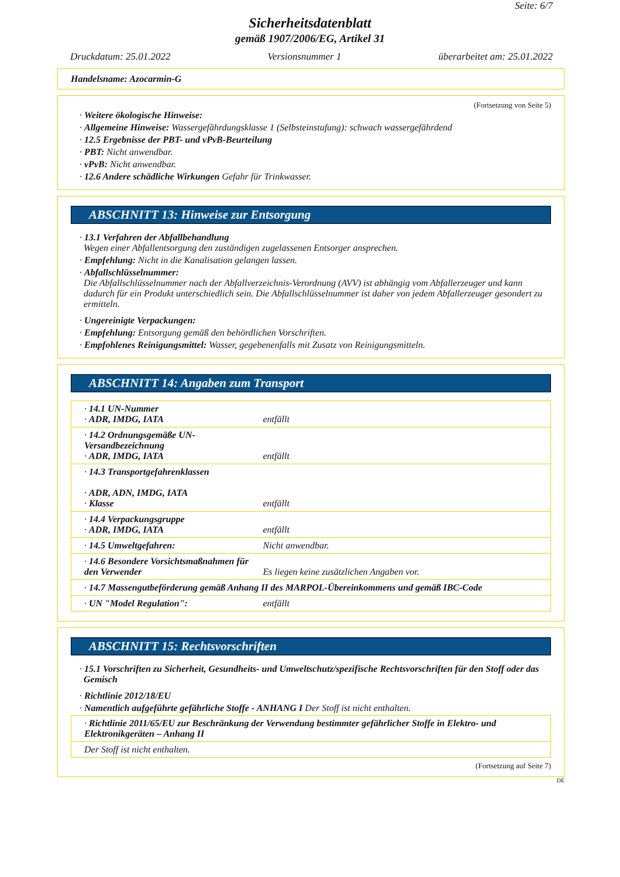Seite: 6/7
Sicherheitsdatenblatt
gemäß 1907/2006/EG, Artikel 31
Druckdatum: 25.01.2022 Versionsnummer 1 überarbeitet am: 25.01.2022
Handelsname: Azocarmin-G
(Fortsetzung von Seite 5)
· Weitere ökologische Hinweise:
· Allgemeine Hinweise: Wassergefährdungsklasse 1 (Selbsteinstufung): schwach wassergefährdend
· 12.5 Ergebnisse der PBT- und vPvB-Beurteilung
· PBT: Nicht anwendbar.
· vPvB: Nicht anwendbar.
· 12.6 Andere schädliche Wirkungen Gefahr für Trinkwasser.
ABSCHNITT 13: Hinweise zur Entsorgung
· 13.1 Verfahren der Abfallbehandlung
Wegen einer Abfallentsorgung den zuständigen zugelassenen Entsorger ansprechen.
· Empfehlung: Nicht in die Kanalisation gelangen lassen.
· Abfallschlüsselnummer:
Die Abfallschlüsselnummer nach der Abfallverzeichnis-Verordnung (AVV) ist abhängig vom Abfallerzeuger und kann
dadurch für ein Produkt unterschiedlich sein. Die Abfallschlüsselnummer ist daher von jedem Abfallerzeuger gesondert zu ermitteln.
· Ungereinigte Verpackungen:
· Empfehlung: Entsorgung gemäß den behördlichen Vorschriften.
· Empfohlenes Reinigungsmittel: Wasser, gegebenenfalls mit Zusatz von Reinigungsmitteln.
ABSCHNITT 14: Angaben zum Transport
| · 14.1 UN-Nummer · ADR, IMDG, IATA | entfällt |
| · 14.2 Ordnungsgemäße UN-Versandbezeichnung · ADR, IMDG, IATA | entfällt |
| · 14.3 Transportgefahrenklassen · ADR, ADN, IMDG, IATA · Klasse | entfällt |
| · 14.4 Verpackungsgruppe · ADR, IMDG, IATA | entfällt |
| · 14.5 Umweltgefahren: | Nicht anwendbar. |
| · 14.6 Besondere Vorsichtsmaßnahmen für den Verwender | Es liegen keine zusätzlichen Angaben vor. |
| · 14.7 Massengutbeförderung gemäß Anhang II des MARPOL-Übereinkommens und gemäß IBC-Code | |
| · UN "Model Regulation": | entfällt |
ABSCHNITT 15: Rechtsvorschriften
· 15.1 Vorschriften zu Sicherheit, Gesundheits- und Umweltschutz/spezifische Rechtsvorschriften für den Stoff oder das Gemisch
· Richtlinie 2012/18/EU
· Namentlich aufgeführte gefährliche Stoffe - ANHANG I Der Stoff ist nicht enthalten.
| · Richtlinie 2011/65/EU zur Beschränkung der Verwendung bestimmter gefährlicher Stoffe in Elektro- und Elektronikgeräten – Anhang II |
| Der Stoff ist nicht enthalten. |
(Fortsetzung auf Seite 7)
DE